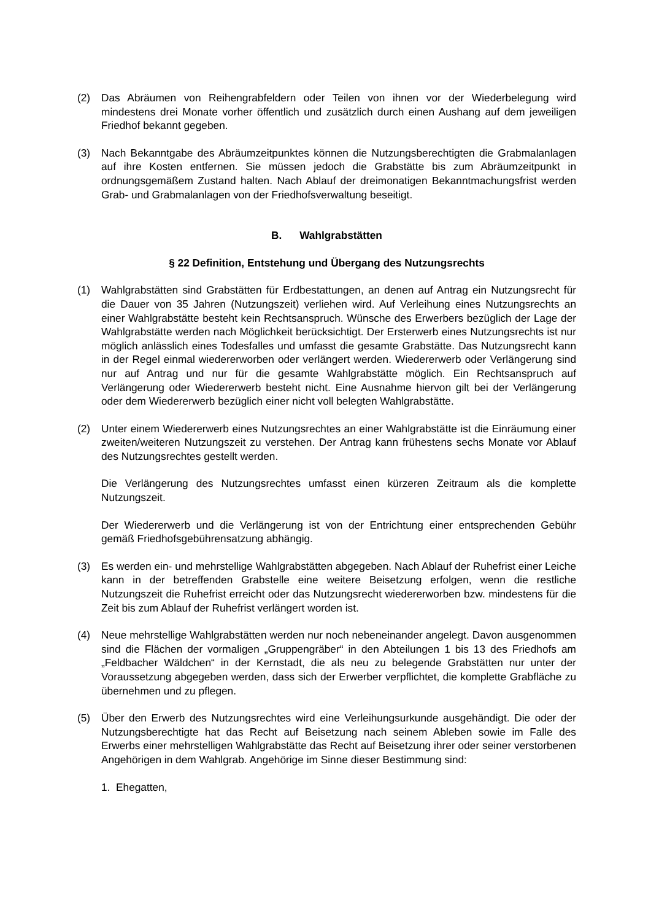(2) Das Abräumen von Reihengrabfeldern oder Teilen von ihnen vor der Wiederbelegung wird mindestens drei Monate vorher öffentlich und zusätzlich durch einen Aushang auf dem jeweiligen Friedhof bekannt gegeben.
(3) Nach Bekanntgabe des Abräumzeitpunktes können die Nutzungsberechtigten die Grabmalanlagen auf ihre Kosten entfernen. Sie müssen jedoch die Grabstätte bis zum Abräumzeitpunkt in ordnungsgemäßem Zustand halten. Nach Ablauf der dreimonatigen Bekanntmachungsfrist werden Grab- und Grabmalanlagen von der Friedhofsverwaltung beseitigt.
B. Wahlgrabstätten
§ 22 Definition, Entstehung und Übergang des Nutzungsrechts
(1) Wahlgrabstätten sind Grabstätten für Erdbestattungen, an denen auf Antrag ein Nutzungsrecht für die Dauer von 35 Jahren (Nutzungszeit) verliehen wird. Auf Verleihung eines Nutzungsrechts an einer Wahlgrabstätte besteht kein Rechtsanspruch. Wünsche des Erwerbers bezüglich der Lage der Wahlgrabstätte werden nach Möglichkeit berücksichtigt. Der Ersterwerb eines Nutzungsrechts ist nur möglich anlässlich eines Todesfalles und umfasst die gesamte Grabstätte. Das Nutzungsrecht kann in der Regel einmal wiedererworben oder verlängert werden. Wiedererwerb oder Verlängerung sind nur auf Antrag und nur für die gesamte Wahlgrabstätte möglich. Ein Rechtsanspruch auf Verlängerung oder Wiedererwerb besteht nicht. Eine Ausnahme hiervon gilt bei der Verlängerung oder dem Wiedererwerb bezüglich einer nicht voll belegten Wahlgrabstätte.
(2) Unter einem Wiedererwerb eines Nutzungsrechtes an einer Wahlgrabstätte ist die Einräumung einer zweiten/weiteren Nutzungszeit zu verstehen. Der Antrag kann frühestens sechs Monate vor Ablauf des Nutzungsrechtes gestellt werden.
Die Verlängerung des Nutzungsrechtes umfasst einen kürzeren Zeitraum als die komplette Nutzungszeit.
Der Wiedererwerb und die Verlängerung ist von der Entrichtung einer entsprechenden Gebühr gemäß Friedhofsgebührensatzung abhängig.
(3) Es werden ein- und mehrstellige Wahlgrabstätten abgegeben. Nach Ablauf der Ruhefrist einer Leiche kann in der betreffenden Grabstelle eine weitere Beisetzung erfolgen, wenn die restliche Nutzungszeit die Ruhefrist erreicht oder das Nutzungsrecht wiedererworben bzw. mindestens für die Zeit bis zum Ablauf der Ruhefrist verlängert worden ist.
(4) Neue mehrstellige Wahlgrabstätten werden nur noch nebeneinander angelegt. Davon ausgenommen sind die Flächen der vormaligen „Gruppengräber“ in den Abteilungen 1 bis 13 des Friedhofs am „Feldbacher Wäldchen“ in der Kernstadt, die als neu zu belegende Grabstätten nur unter der Voraussetzung abgegeben werden, dass sich der Erwerber verpflichtet, die komplette Grabfläche zu übernehmen und zu pflegen.
(5) Über den Erwerb des Nutzungsrechtes wird eine Verleihungsurkunde ausgehändigt. Die oder der Nutzungsberechtigte hat das Recht auf Beisetzung nach seinem Ableben sowie im Falle des Erwerbs einer mehrstelligen Wahlgrabstätte das Recht auf Beisetzung ihrer oder seiner verstorbenen Angehörigen in dem Wahlgrab. Angehörige im Sinne dieser Bestimmung sind:
1. Ehegatten,